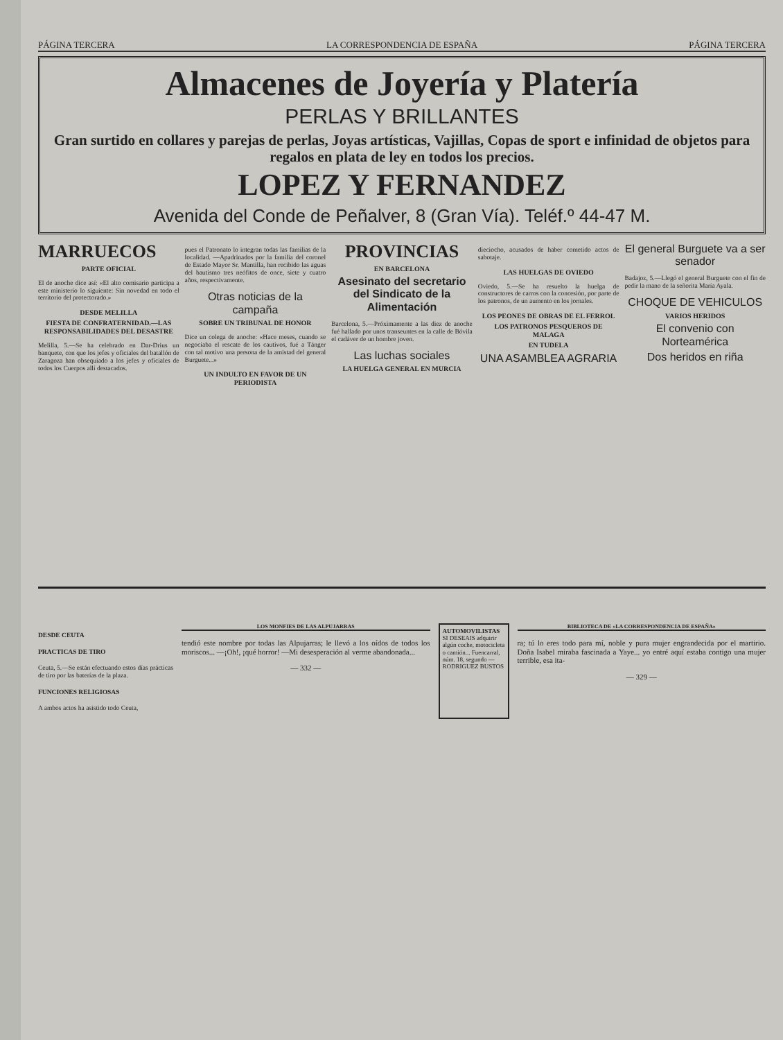PÁGINA TERCERA LA CORRESPONDENCIA DE ESPAÑA PÁGINA TERCERA
Almacenes de Joyería y Platería
PERLAS Y BRILLANTES
Gran surtido en collares y parejas de perlas, Joyas artísticas, Vajillas, Copas de sport e infinidad de objetos para regalos en plata de ley en todos los precios.
LOPEZ Y FERNANDEZ
Avenida del Conde de Peñalver, 8 (Gran Vía). Teléf.º 44-47 M.
MARRUECOS
PARTE OFICIAL
El de anoche dice así: «El alto comisario participa a este ministerio lo siguiente: Sin novedad en todo el territorio del protectorado.»
DESDE MELILLA
FIESTA DE CONFRATERNIDAD.—LAS RESPONSABILIDADES DEL DESASTRE
Melilla, 5.—Se ha celebrado en Dar-Drius un banquete, con que los jefes y oficiales del batallón de Zaragoza han obsequiado a los jefes y oficiales de todos los Cuerpos allí destacados.
pues el Patronato lo integran todas las familias de la localidad. —Apadrinados por la familia del coronel de Estado Mayor Sr. Mantilla, han recibido las aguas del bautismo tres neófitos de once, siete y cuatro años, respectivamente.
Otras noticias de la campaña
SOBRE UN TRIBUNAL DE HONOR
Dice un colega de anoche: «Hace meses, cuando se negociaba el rescate de los cautivos, fué a Tánger con tal motivo una persona de la amistad del general Burguete...»
UN INDULTO EN FAVOR DE UN PERIODISTA
PROVINCIAS
EN BARCELONA
Asesinato del secretario del Sindicato de la Alimentación
Barcelona, 5.—Próximamente a las diez de anoche fué hallado por unos transeuntes en la calle de Bóvila el cadáver de un hombre joven.
Las luchas sociales
LA HUELGA GENERAL EN MURCIA
dieciocho, acusados de haber cometido actos de sabotaje.
LAS HUELGAS DE OVIEDO
Oviedo, 5.—Se ha resuelto la huelga de constructores de carros con la concesión, por parte de los patronos, de un aumento en los jornales.
LOS PEONES DE OBRAS DE EL FERROL
LOS PATRONOS PESQUEROS DE MALAGA
EN TUDELA
UNA ASAMBLEA AGRARIA
El general Burguete va a ser senador
Badajoz, 5.—Llegó el general Burguete con el fin de pedir la mano de la señorita María Ayala.
CHOQUE DE VEHICULOS
VARIOS HERIDOS
El convenio con Norteamérica
Dos heridos en riña
DESDE CEUTA
PRACTICAS DE TIRO
Ceuta, 5.—Se están efectuando estos días prácticas de tiro por las baterías de la plaza.
FUNCIONES RELIGIOSAS
A ambos actos ha asistido todo Ceuta,
LOS MONFIES DE LAS ALPUJARRAS
tendió este nombre por todas las Alpujarras; le llevó a los oídos de todos los moriscos... —¡Oh!, ¡qué horror! —Mi desesperación al verme abandonada...
— 332 —
AUTOMOVILISTAS
SI DESEAIS adquirir algún coche, motocicleta o camión... Fuencarral, núm. 18, segundo — RODRIGUEZ BUSTOS
BIBLIOTECA DE «LA CORRESPONDENCIA DE ESPAÑA»
ra; tú lo eres todo para mí, noble y pura mujer engrandecida por el martirio. Doña Isabel miraba fascinada a Yaye... yo entré aquí estaba contigo una mujer terrible, esa ita-
— 329 —